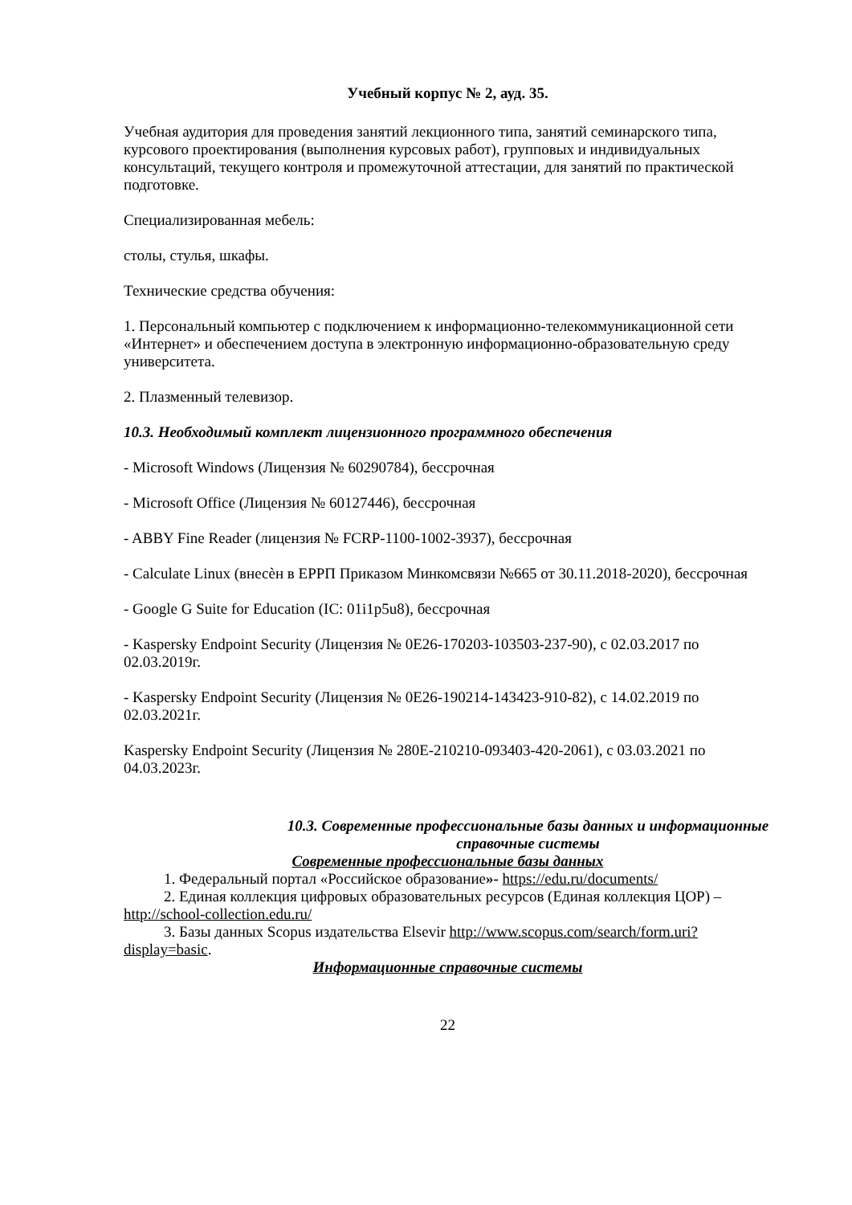Учебный корпус № 2, ауд. 35.
Учебная аудитория для проведения занятий лекционного типа, занятий семинарского типа, курсового проектирования (выполнения курсовых работ), групповых и индивидуальных консультаций, текущего контроля и промежуточной аттестации, для занятий по практической подготовке.
Специализированная мебель:
столы, стулья, шкафы.
Технические средства обучения:
1. Персональный компьютер с подключением к информационно-телекоммуникационной сети «Интернет» и обеспечением доступа в электронную информационно-образовательную среду университета.
2. Плазменный телевизор.
10.3. Необходимый комплект лицензионного программного обеспечения
- Microsoft Windows (Лицензия № 60290784), бессрочная
- Microsoft Office (Лицензия № 60127446), бессрочная
- ABBY Fine Reader (лицензия № FCRP-1100-1002-3937), бессрочная
- Calculate Linux (внесѐн в ЕРРП Приказом Минкомсвязи №665 от 30.11.2018-2020), бессрочная
- Google G Suite for Education (IC: 01i1p5u8), бессрочная
- Kaspersky Endpoint Security (Лицензия № 0E26-170203-103503-237-90), с 02.03.2017 по 02.03.2019г.
- Kaspersky Endpoint Security (Лицензия № 0E26-190214-143423-910-82), с 14.02.2019 по 02.03.2021г.
Kaspersky Endpoint Security (Лицензия № 280E-210210-093403-420-2061), с 03.03.2021 по 04.03.2023г.
10.3. Современные профессиональные базы данных и информационные справочные системы
Современные профессиональные базы данных
1. Федеральный портал «Российское образование»- https://edu.ru/documents/
2. Единая коллекция цифровых образовательных ресурсов (Единая коллекция ЦОР) – http://school-collection.edu.ru/
3. Базы данных Scopus издательства Elsevir http://www.scopus.com/search/form.uri?display=basic.
Информационные справочные системы
22